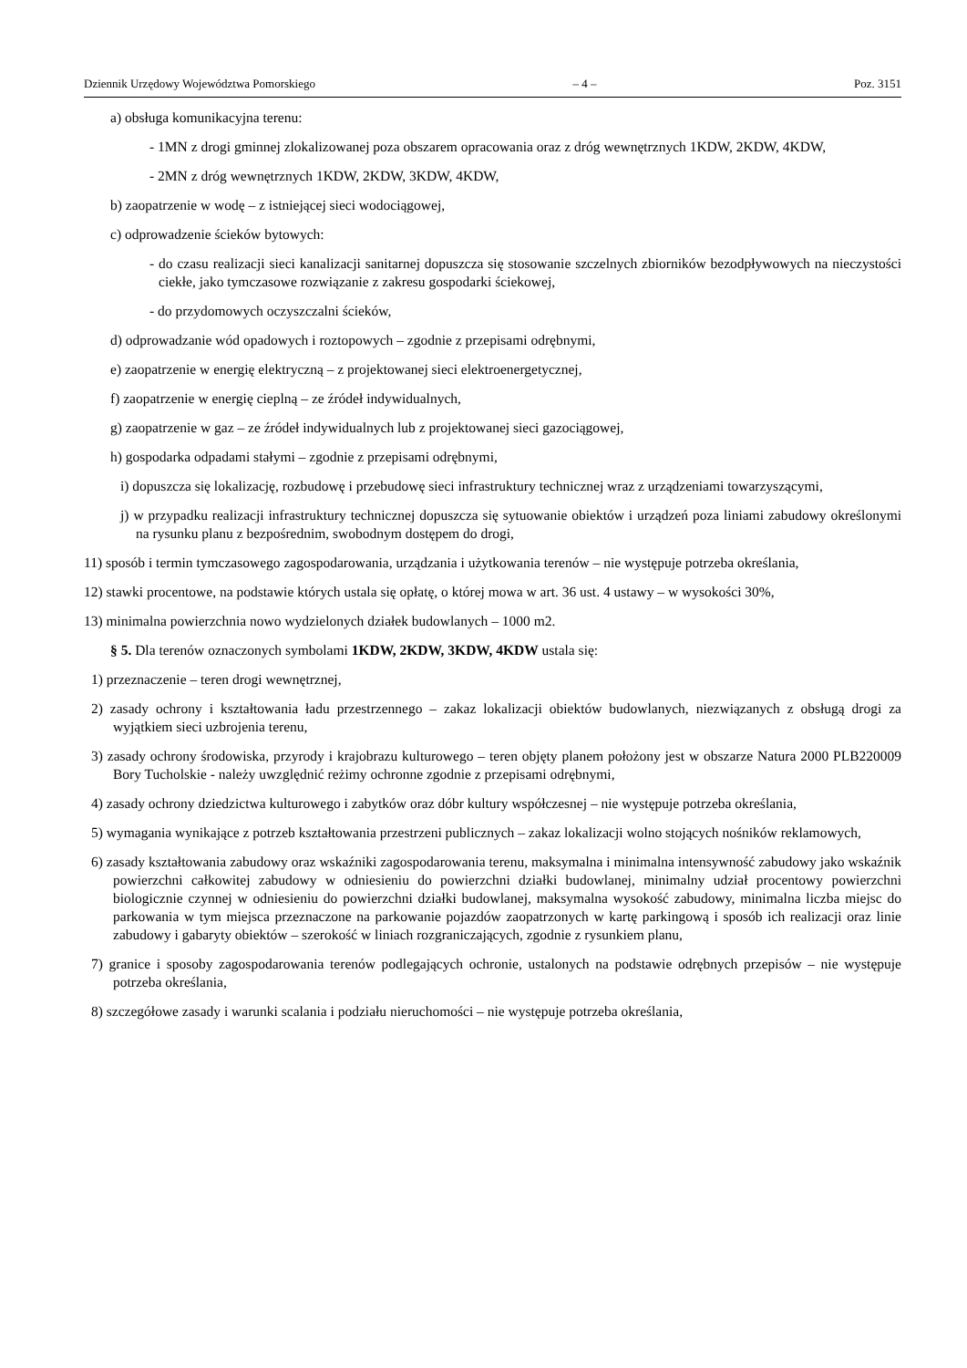Dziennik Urzędowy Województwa Pomorskiego – 4 – Poz. 3151
a) obsługa komunikacyjna terenu:
- 1MN z drogi gminnej zlokalizowanej poza obszarem opracowania oraz z dróg wewnętrznych 1KDW, 2KDW, 4KDW,
- 2MN z dróg wewnętrznych 1KDW, 2KDW, 3KDW, 4KDW,
b) zaopatrzenie w wodę – z istniejącej sieci wodociągowej,
c) odprowadzenie ścieków bytowych:
- do czasu realizacji sieci kanalizacji sanitarnej dopuszcza się stosowanie szczelnych zbiorników bezodpływowych na nieczystości ciekłe, jako tymczasowe rozwiązanie z zakresu gospodarki ściekowej,
- do przydomowych oczyszczalni ścieków,
d) odprowadzanie wód opadowych i roztopowych – zgodnie z przepisami odrębnymi,
e) zaopatrzenie w energię elektryczną – z projektowanej sieci elektroenergetycznej,
f) zaopatrzenie w energię cieplną – ze źródeł indywidualnych,
g) zaopatrzenie w gaz – ze źródeł indywidualnych lub z projektowanej sieci gazociągowej,
h) gospodarka odpadami stałymi – zgodnie z przepisami odrębnymi,
i) dopuszcza się lokalizację, rozbudowę i przebudowę sieci infrastruktury technicznej wraz z urządzeniami towarzyszącymi,
j) w przypadku realizacji infrastruktury technicznej dopuszcza się sytuowanie obiektów i urządzeń poza liniami zabudowy określonymi na rysunku planu z bezpośrednim, swobodnym dostępem do drogi,
11) sposób i termin tymczasowego zagospodarowania, urządzania i użytkowania terenów – nie występuje potrzeba określania,
12) stawki procentowe, na podstawie których ustala się opłatę, o której mowa w art. 36 ust. 4 ustawy – w wysokości 30%,
13) minimalna powierzchnia nowo wydzielonych działek budowlanych – 1000 m2.
§ 5. Dla terenów oznaczonych symbolami 1KDW, 2KDW, 3KDW, 4KDW ustala się:
1) przeznaczenie – teren drogi wewnętrznej,
2) zasady ochrony i kształtowania ładu przestrzennego – zakaz lokalizacji obiektów budowlanych, niezwiązanych z obsługą drogi za wyjątkiem sieci uzbrojenia terenu,
3) zasady ochrony środowiska, przyrody i krajobrazu kulturowego – teren objęty planem położony jest w obszarze Natura 2000 PLB220009 Bory Tucholskie - należy uwzględnić reżimy ochronne zgodnie z przepisami odrębnymi,
4) zasady ochrony dziedzictwa kulturowego i zabytków oraz dóbr kultury współczesnej – nie występuje potrzeba określania,
5) wymagania wynikające z potrzeb kształtowania przestrzeni publicznych – zakaz lokalizacji wolno stojących nośników reklamowych,
6) zasady kształtowania zabudowy oraz wskaźniki zagospodarowania terenu, maksymalna i minimalna intensywność zabudowy jako wskaźnik powierzchni całkowitej zabudowy w odniesieniu do powierzchni działki budowlanej, minimalny udział procentowy powierzchni biologicznie czynnej w odniesieniu do powierzchni działki budowlanej, maksymalna wysokość zabudowy, minimalna liczba miejsc do parkowania w tym miejsca przeznaczone na parkowanie pojazdów zaopatrzonych w kartę parkingową i sposób ich realizacji oraz linie zabudowy i gabaryty obiektów – szerokość w liniach rozgraniczających, zgodnie z rysunkiem planu,
7) granice i sposoby zagospodarowania terenów podlegających ochronie, ustalonych na podstawie odrębnych przepisów – nie występuje potrzeba określania,
8) szczegółowe zasady i warunki scalania i podziału nieruchomości – nie występuje potrzeba określania,